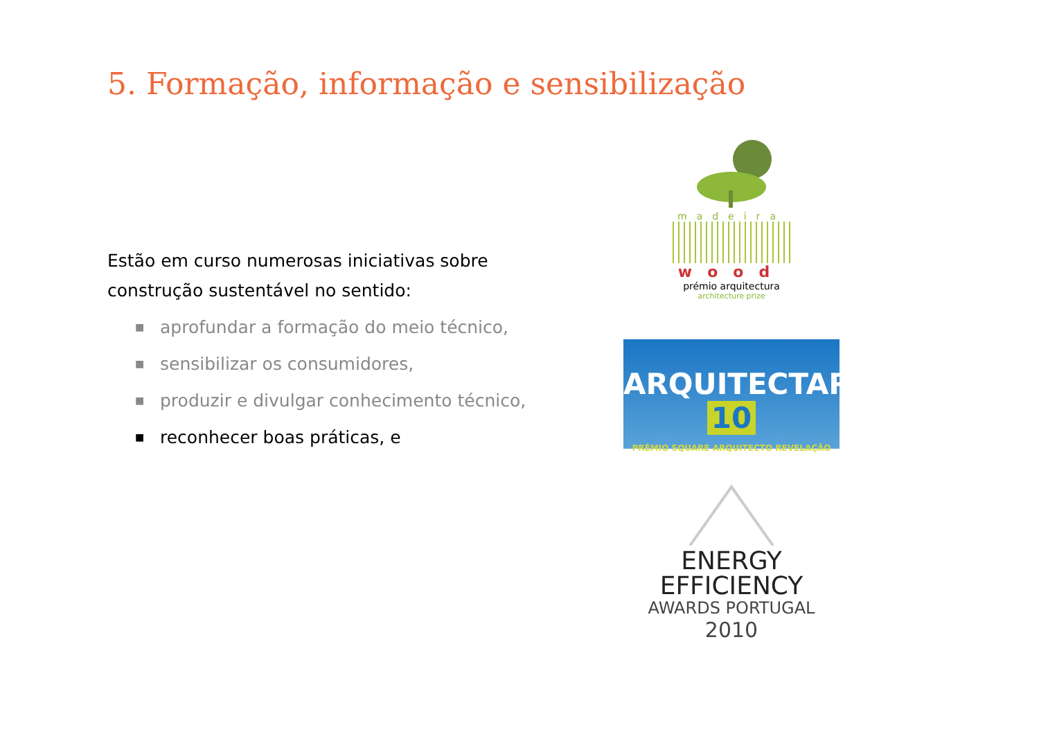5. Formação, informação e sensibilização
Estão em curso numerosas iniciativas sobre construção sustentável no sentido:
■ aprofundar a formação do meio técnico,
■ sensibilizar os consumidores,
■ produzir e divulgar conhecimento técnico,
■ reconhecer boas práticas, e
madeira
wood
prémio arquitectura
architecture prize
ARQUITECTAR 10
PRÉMIO SQUARE ARQUITECTO REVELAÇÃO
ENERGY
EFFICIENCY
AWARDS PORTUGAL
2010